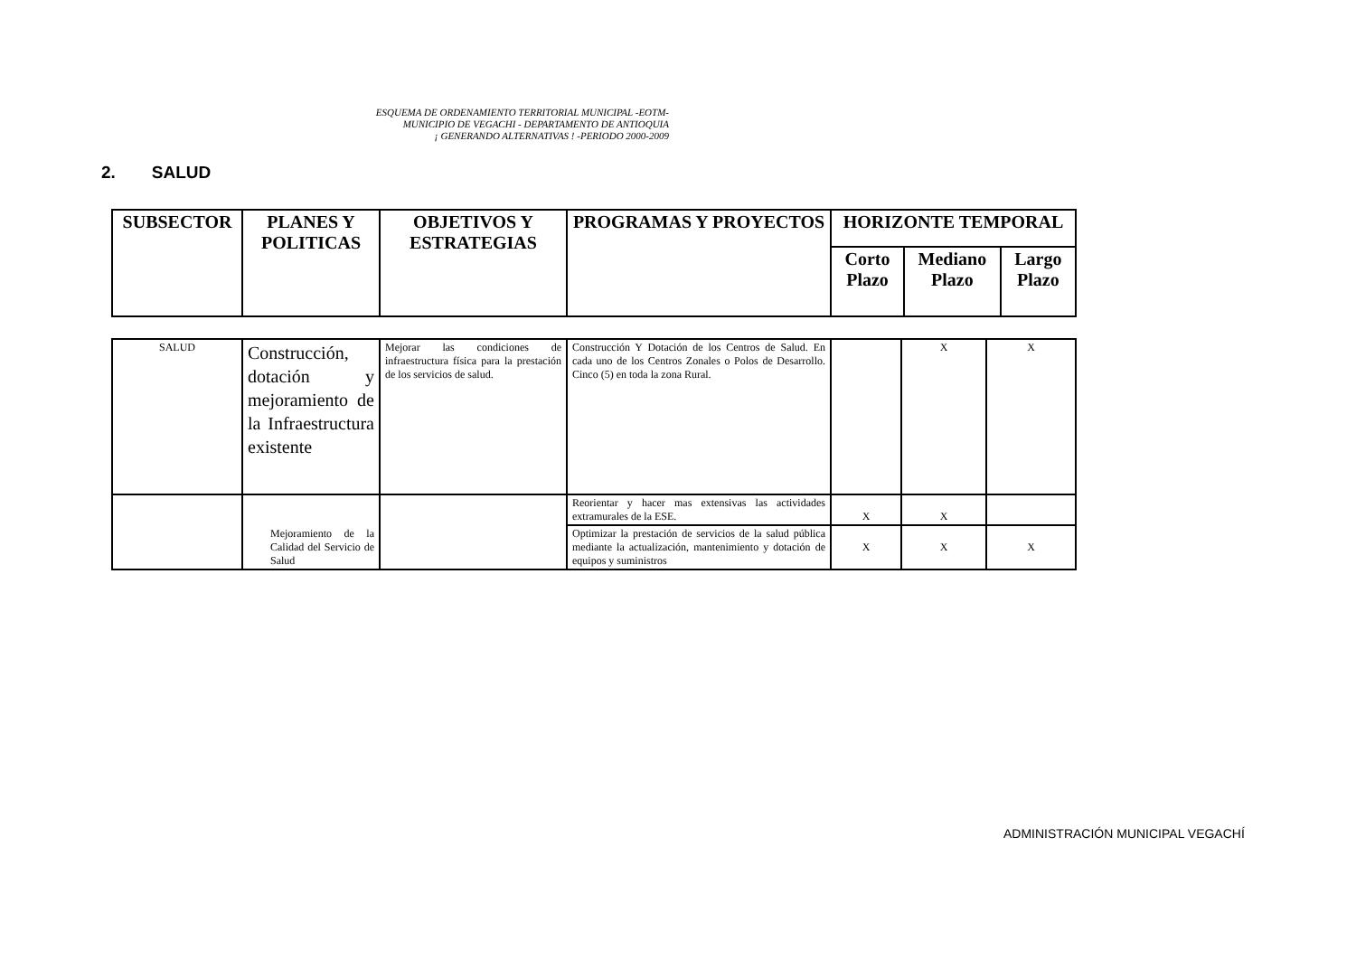ESQUEMA DE ORDENAMIENTO TERRITORIAL MUNICIPAL -EOTM-
MUNICIPIO DE VEGACHI - DEPARTAMENTO DE ANTIOQUIA
¡ GENERANDO ALTERNATIVAS ! -PERIODO 2000-2009
2. SALUD
| SUBSECTOR | PLANES Y POLITICAS | OBJETIVOS Y ESTRATEGIAS | PROGRAMAS Y PROYECTOS | HORIZONTE TEMPORAL | | |
| --- | --- | --- | --- | --- | --- | --- |
| | | | | Corto Plazo | Mediano Plazo | Largo Plazo |
| SALUD | Construcción, dotación y mejoramiento de la Infraestructura existente | Mejorar las condiciones de infraestructura física para la prestación de los servicios de salud. | Construcción Y Dotación de los Centros de Salud. En cada uno de los Centros Zonales o Polos de Desarrollo. Cinco (5) en toda la zona Rural. | | X | X |
| | Mejoramiento de la Calidad del Servicio de Salud | | Reorientar y hacer mas extensivas las actividades extramurales de la ESE. | X | X | |
| | | | Optimizar la prestación de servicios de la salud pública mediante la actualización, mantenimiento y dotación de equipos y suministros | X | X | X |
ADMINISTRACIÓN MUNICIPAL VEGACHÍ